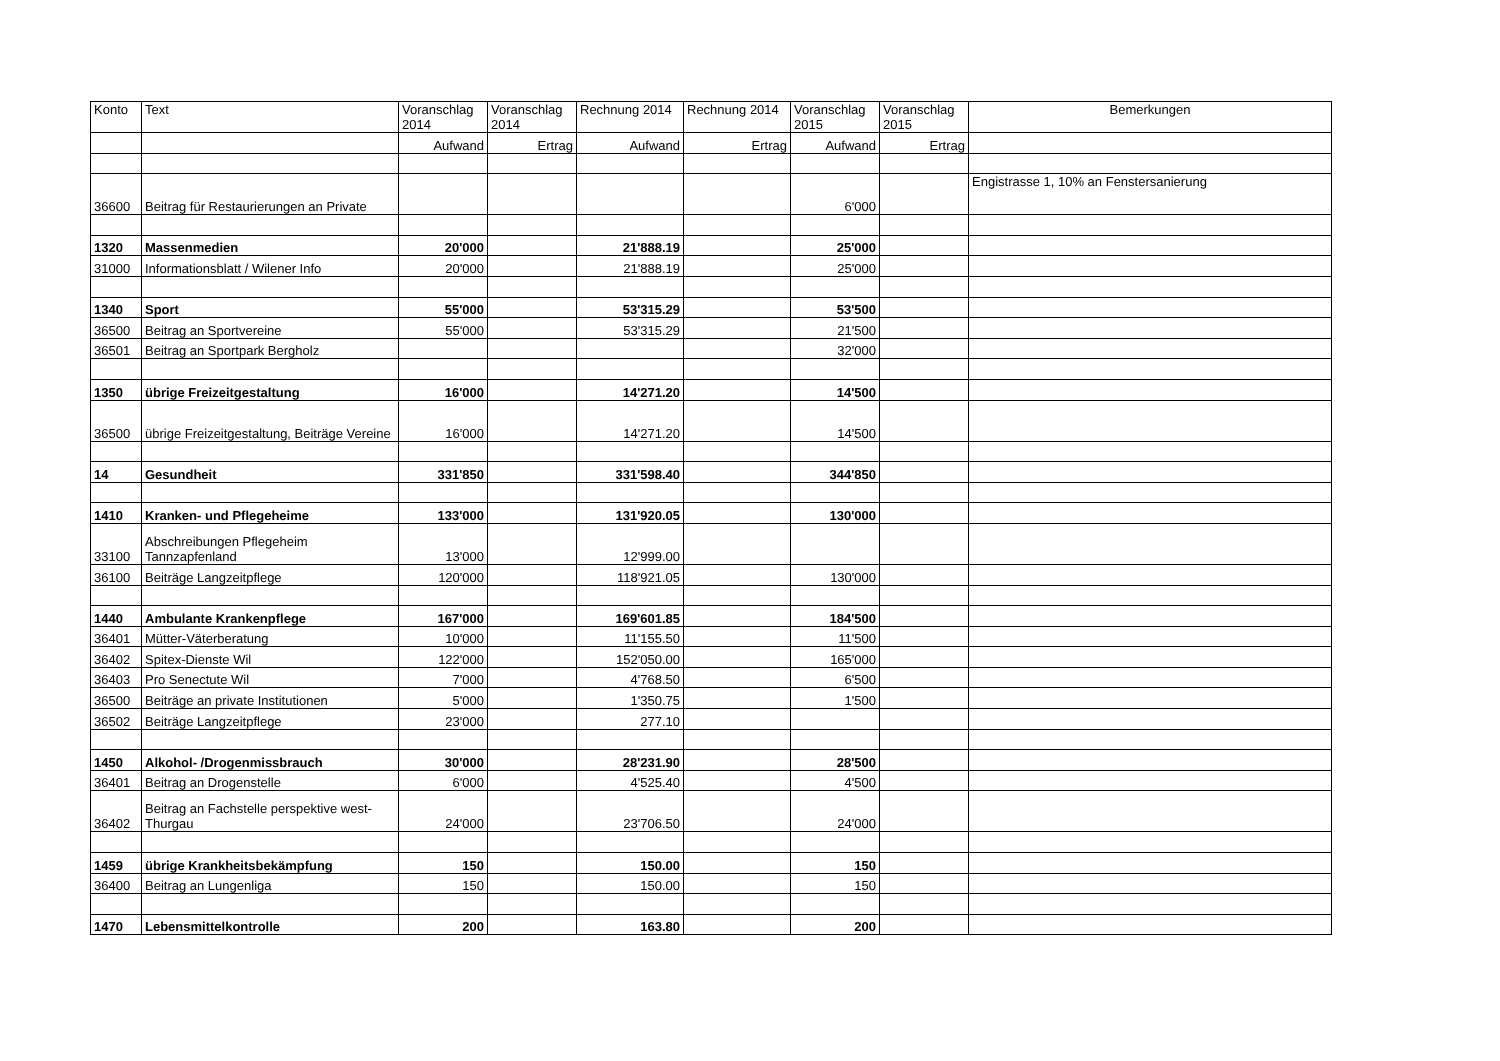| Konto | Text | Voranschlag 2014 | Voranschlag 2014 | Rechnung 2014 | Rechnung 2014 | Voranschlag 2015 | Voranschlag 2015 | Bemerkungen |
| --- | --- | --- | --- | --- | --- | --- | --- | --- |
| | | Aufwand | Ertrag | Aufwand | Ertrag | Aufwand | Ertrag | |
| 36600 | Beitrag für Restaurierungen an Private | | | | | 6'000 | | Engistrasse 1, 10% an Fenstersanierung |
| 1320 | Massenmedien | 20'000 | | 21'888.19 | | 25'000 | | |
| 31000 | Informationsblatt / Wilener Info | 20'000 | | 21'888.19 | | 25'000 | | |
| 1340 | Sport | 55'000 | | 53'315.29 | | 53'500 | | |
| 36500 | Beitrag an Sportvereine | 55'000 | | 53'315.29 | | 21'500 | | |
| 36501 | Beitrag an Sportpark Bergholz | | | | | 32'000 | | |
| 1350 | übrige Freizeitgestaltung | 16'000 | | 14'271.20 | | 14'500 | | |
| 36500 | übrige Freizeitgestaltung, Beiträge Vereine | 16'000 | | 14'271.20 | | 14'500 | | |
| 14 | Gesundheit | 331'850 | | 331'598.40 | | 344'850 | | |
| 1410 | Kranken- und Pflegeheime | 133'000 | | 131'920.05 | | 130'000 | | |
| 33100 | Abschreibungen Pflegeheim Tannzapfenland | 13'000 | | 12'999.00 | | | | |
| 36100 | Beiträge Langzeitpflege | 120'000 | | 118'921.05 | | 130'000 | | |
| 1440 | Ambulante Krankenpflege | 167'000 | | 169'601.85 | | 184'500 | | |
| 36401 | Mütter-Väterberatung | 10'000 | | 11'155.50 | | 11'500 | | |
| 36402 | Spitex-Dienste Wil | 122'000 | | 152'050.00 | | 165'000 | | |
| 36403 | Pro Senectute Wil | 7'000 | | 4'768.50 | | 6'500 | | |
| 36500 | Beiträge an private Institutionen | 5'000 | | 1'350.75 | | 1'500 | | |
| 36502 | Beiträge Langzeitpflege | 23'000 | | 277.10 | | | | |
| 1450 | Alkohol- /Drogenmissbrauch | 30'000 | | 28'231.90 | | 28'500 | | |
| 36401 | Beitrag an Drogenstelle | 6'000 | | 4'525.40 | | 4'500 | | |
| 36402 | Beitrag an Fachstelle perspektive west-Thurgau | 24'000 | | 23'706.50 | | 24'000 | | |
| 1459 | übrige Krankheitsbekämpfung | 150 | | 150.00 | | 150 | | |
| 36400 | Beitrag an Lungenliga | 150 | | 150.00 | | 150 | | |
| 1470 | Lebensmittelkontrolle | 200 | | 163.80 | | 200 | | |